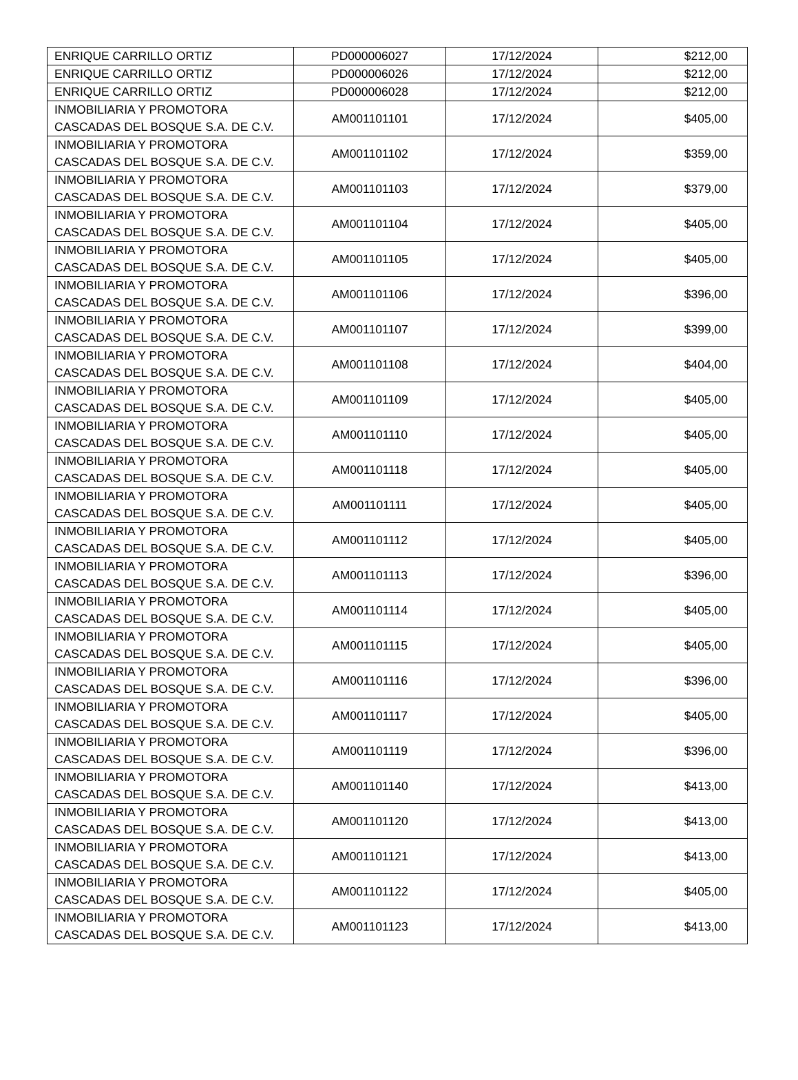| ENRIQUE CARRILLO ORTIZ | PD000006027 | 17/12/2024 | $212,00 |
| ENRIQUE CARRILLO ORTIZ | PD000006026 | 17/12/2024 | $212,00 |
| ENRIQUE CARRILLO ORTIZ | PD000006028 | 17/12/2024 | $212,00 |
| INMOBILIARIA Y PROMOTORA CASCADAS DEL BOSQUE S.A. DE C.V. | AM001101101 | 17/12/2024 | $405,00 |
| INMOBILIARIA Y PROMOTORA CASCADAS DEL BOSQUE S.A. DE C.V. | AM001101102 | 17/12/2024 | $359,00 |
| INMOBILIARIA Y PROMOTORA CASCADAS DEL BOSQUE S.A. DE C.V. | AM001101103 | 17/12/2024 | $379,00 |
| INMOBILIARIA Y PROMOTORA CASCADAS DEL BOSQUE S.A. DE C.V. | AM001101104 | 17/12/2024 | $405,00 |
| INMOBILIARIA Y PROMOTORA CASCADAS DEL BOSQUE S.A. DE C.V. | AM001101105 | 17/12/2024 | $405,00 |
| INMOBILIARIA Y PROMOTORA CASCADAS DEL BOSQUE S.A. DE C.V. | AM001101106 | 17/12/2024 | $396,00 |
| INMOBILIARIA Y PROMOTORA CASCADAS DEL BOSQUE S.A. DE C.V. | AM001101107 | 17/12/2024 | $399,00 |
| INMOBILIARIA Y PROMOTORA CASCADAS DEL BOSQUE S.A. DE C.V. | AM001101108 | 17/12/2024 | $404,00 |
| INMOBILIARIA Y PROMOTORA CASCADAS DEL BOSQUE S.A. DE C.V. | AM001101109 | 17/12/2024 | $405,00 |
| INMOBILIARIA Y PROMOTORA CASCADAS DEL BOSQUE S.A. DE C.V. | AM001101110 | 17/12/2024 | $405,00 |
| INMOBILIARIA Y PROMOTORA CASCADAS DEL BOSQUE S.A. DE C.V. | AM001101118 | 17/12/2024 | $405,00 |
| INMOBILIARIA Y PROMOTORA CASCADAS DEL BOSQUE S.A. DE C.V. | AM001101111 | 17/12/2024 | $405,00 |
| INMOBILIARIA Y PROMOTORA CASCADAS DEL BOSQUE S.A. DE C.V. | AM001101112 | 17/12/2024 | $405,00 |
| INMOBILIARIA Y PROMOTORA CASCADAS DEL BOSQUE S.A. DE C.V. | AM001101113 | 17/12/2024 | $396,00 |
| INMOBILIARIA Y PROMOTORA CASCADAS DEL BOSQUE S.A. DE C.V. | AM001101114 | 17/12/2024 | $405,00 |
| INMOBILIARIA Y PROMOTORA CASCADAS DEL BOSQUE S.A. DE C.V. | AM001101115 | 17/12/2024 | $405,00 |
| INMOBILIARIA Y PROMOTORA CASCADAS DEL BOSQUE S.A. DE C.V. | AM001101116 | 17/12/2024 | $396,00 |
| INMOBILIARIA Y PROMOTORA CASCADAS DEL BOSQUE S.A. DE C.V. | AM001101117 | 17/12/2024 | $405,00 |
| INMOBILIARIA Y PROMOTORA CASCADAS DEL BOSQUE S.A. DE C.V. | AM001101119 | 17/12/2024 | $396,00 |
| INMOBILIARIA Y PROMOTORA CASCADAS DEL BOSQUE S.A. DE C.V. | AM001101140 | 17/12/2024 | $413,00 |
| INMOBILIARIA Y PROMOTORA CASCADAS DEL BOSQUE S.A. DE C.V. | AM001101120 | 17/12/2024 | $413,00 |
| INMOBILIARIA Y PROMOTORA CASCADAS DEL BOSQUE S.A. DE C.V. | AM001101121 | 17/12/2024 | $413,00 |
| INMOBILIARIA Y PROMOTORA CASCADAS DEL BOSQUE S.A. DE C.V. | AM001101122 | 17/12/2024 | $405,00 |
| INMOBILIARIA Y PROMOTORA CASCADAS DEL BOSQUE S.A. DE C.V. | AM001101123 | 17/12/2024 | $413,00 |